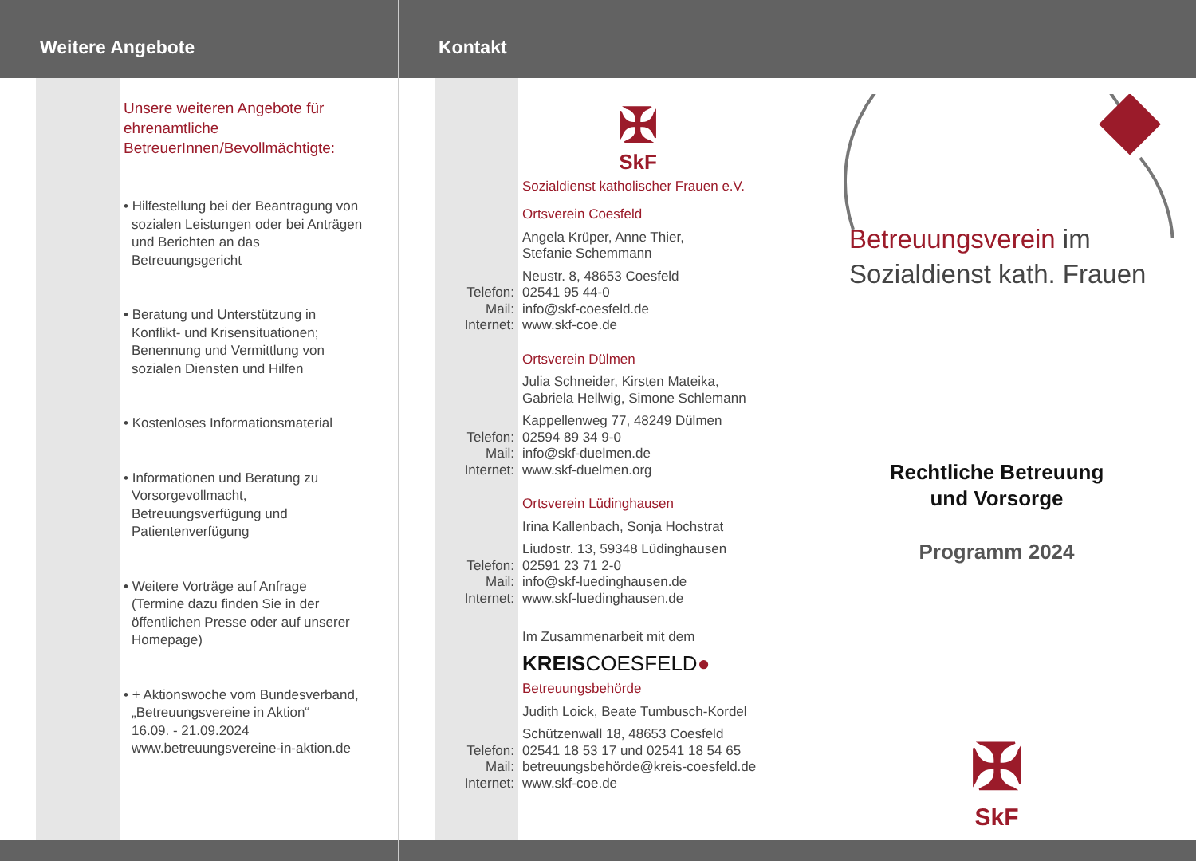Weitere Angebote
Unsere weiteren Angebote für ehrenamtliche BetreuerInnen/Bevollmächtigte:
• Hilfestellung bei der Beantragung von sozialen Leistungen oder bei Anträgen und Berichten an das Betreuungsgericht
• Beratung und Unterstützung in Konflikt- und Krisensituationen; Benennung und Vermittlung von sozialen Diensten und Hilfen
• Kostenloses Informationsmaterial
• Informationen und Beratung zu Vorsorgevollmacht, Betreuungsverfügung und Patientenverfügung
• Weitere Vorträge auf Anfrage (Termine dazu finden Sie in der öffentlichen Presse oder auf unserer Homepage)
• + Aktionswoche vom Bundesverband, „Betreuungsvereine in Aktion“
16.09. - 21.09.2024
www.betreuungsvereine-in-aktion.de
Kontakt
✠
SkF
Sozialdienst katholischer Frauen e.V.
Ortsverein Coesfeld
Angela Krüper, Anne Thier,
Stefanie Schemmann
Neustr. 8, 48653 Coesfeld
Telefon: 02541 95 44-0
Mail: info@skf-coesfeld.de
Internet: www.skf-coe.de
Ortsverein Dülmen
Julia Schneider, Kirsten Mateika,
Gabriela Hellwig, Simone Schlemann
Kappellenweg 77, 48249 Dülmen
Telefon: 02594 89 34 9-0
Mail: info@skf-duelmen.de
Internet: www.skf-duelmen.org
Ortsverein Lüdinghausen
Irina Kallenbach, Sonja Hochstrat
Liudostr. 13, 59348 Lüdinghausen
Telefon: 02591 23 71 2-0
Mail: info@skf-luedinghausen.de
Internet: www.skf-luedinghausen.de
Im Zusammenarbeit mit dem
KREISCOESFELD●
Betreuungsbehörde
Judith Loick, Beate Tumbusch-Kordel
Schützenwall 18, 48653 Coesfeld
Telefon: 02541 18 53 17 und 02541 18 54 65
Mail: betreuungsbehörde@kreis-coesfeld.de
Internet: www.skf-coe.de
Betreuungsverein im
Sozialdienst kath. Frauen
Rechtliche Betreuung
und Vorsorge
Programm 2024
✠
SkF